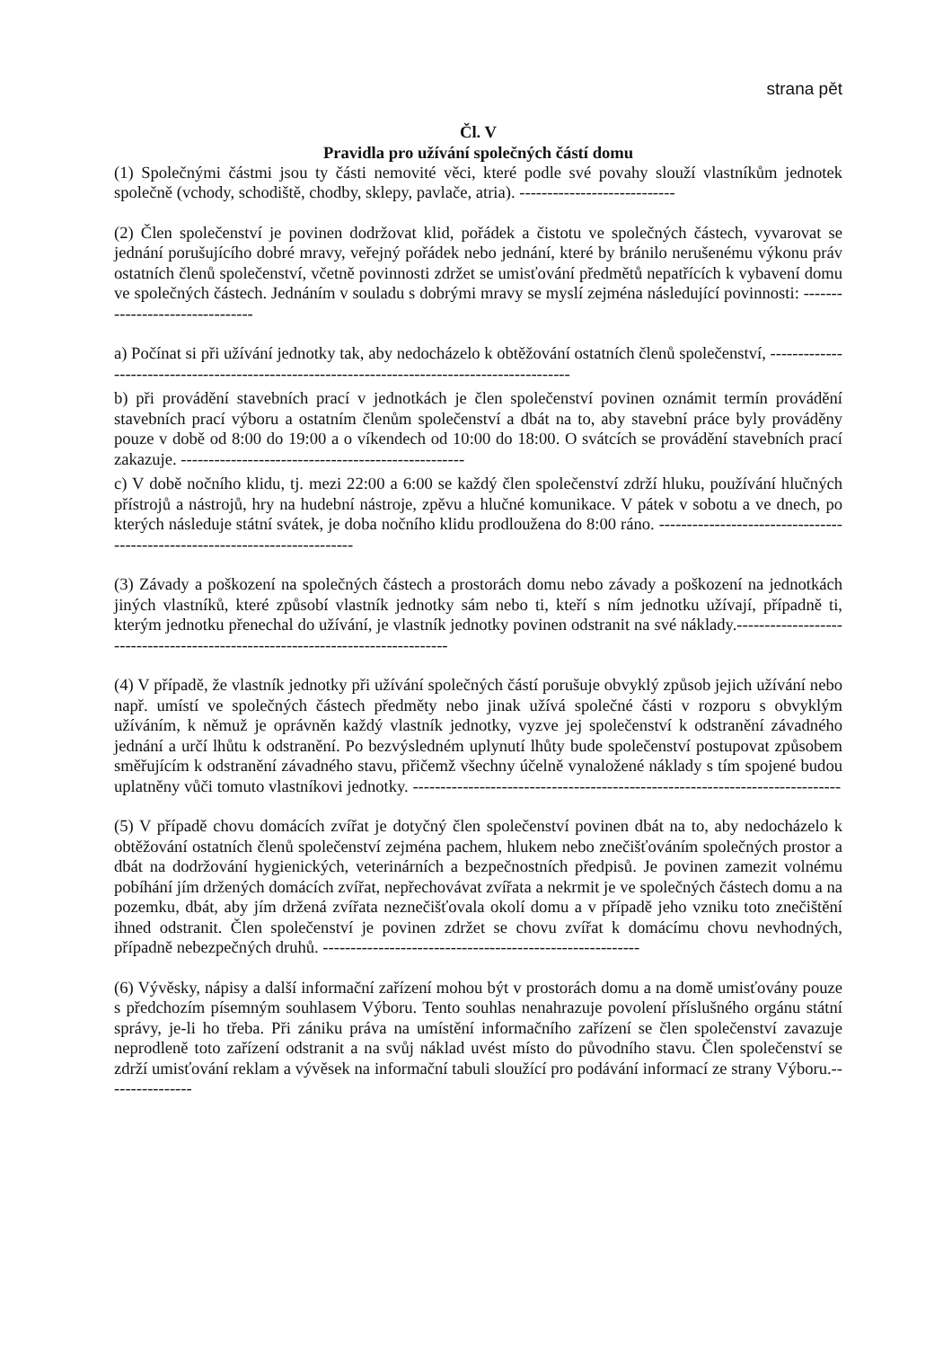strana pět
Čl. V
Pravidla pro užívání společných částí domu
(1) Společnými částmi jsou ty části nemovité věci, které podle své povahy slouží vlastníkům jednotek společně (vchody, schodiště, chodby, sklepy, pavlače, atria). ----------------------------
(2) Člen společenství je povinen dodržovat klid, pořádek a čistotu ve společných částech, vyvarovat se jednání porušujícího dobré mravy, veřejný pořádek nebo jednání, které by bránilo nerušenému výkonu práv ostatních členů společenství, včetně povinnosti zdržet se umisťování předmětů nepatřících k vybavení domu ve společných částech. Jednáním v souladu s dobrými mravy se myslí zejména následující povinnosti: --------------------------------
a) Počínat si při užívání jednotky tak, aby nedocházelo k obtěžování ostatních členů společenství, -----------------------------------------------------------------------------------------------
b) při provádění stavebních prací v jednotkách je člen společenství povinen oznámit termín provádění stavebních prací výboru a ostatním členům společenství a dbát na to, aby stavební práce byly prováděny pouze v době od 8:00 do 19:00 a o víkendech od 10:00 do 18:00. O svátcích se provádění stavebních prací zakazuje. ---------------------------------------------------
c) V době nočního klidu, tj. mezi 22:00 a 6:00 se každý člen společenství zdrží hluku, používání hlučných přístrojů a nástrojů, hry na hudební nástroje, zpěvu a hlučné komunikace. V pátek v sobotu a ve dnech, po kterých následuje státní svátek, je doba nočního klidu prodloužena do 8:00 ráno. ----------------------------------------------------------------------------
(3) Závady a poškození na společných částech a prostorách domu nebo závady a poškození na jednotkách jiných vlastníků, které způsobí vlastník jednotky sám nebo ti, kteří s ním jednotku užívají, případně ti, kterým jednotku přenechal do užívání, je vlastník jednotky povinen odstranit na své náklady.-------------------------------------------------------------------------------
(4) V případě, že vlastník jednotky při užívání společných částí porušuje obvyklý způsob jejich užívání nebo např. umístí ve společných částech předměty nebo jinak užívá společné části v rozporu s obvyklým užíváním, k němuž je oprávněn každý vlastník jednotky, vyzve jej společenství k odstranění závadného jednání a určí lhůtu k odstranění. Po bezvýsledném uplynutí lhůty bude společenství postupovat způsobem směřujícím k odstranění závadného stavu, přičemž všechny účelně vynaložené náklady s tím spojené budou uplatněny vůči tomuto vlastníkovi jednotky. -----------------------------------------------------------------------------
(5) V případě chovu domácích zvířat je dotyčný člen společenství povinen dbát na to, aby nedocházelo k obtěžování ostatních členů společenství zejména pachem, hlukem nebo znečišťováním společných prostor a dbát na dodržování hygienických, veterinárních a bezpečnostních předpisů. Je povinen zamezit volnému pobíhání jím držených domácích zvířat, nepřechovávat zvířata a nekrmit je ve společných částech domu a na pozemku, dbát, aby jím držená zvířata neznečišťovala okolí domu a v případě jeho vzniku toto znečištění ihned odstranit. Člen společenství je povinen zdržet se chovu zvířat k domácímu chovu nevhodných, případně nebezpečných druhů. ---------------------------------------------------------
(6) Vývěsky, nápisy a další informační zařízení mohou být v prostorách domu a na domě umisťovány pouze s předchozím písemným souhlasem Výboru. Tento souhlas nenahrazuje povolení příslušného orgánu státní správy, je-li ho třeba. Při zániku práva na umístění informačního zařízení se člen společenství zavazuje neprodleně toto zařízení odstranit a na svůj náklad uvést místo do původního stavu. Člen společenství se zdrží umisťování reklam a vývěsek na informační tabuli sloužící pro podávání informací ze strany Výboru.----------------